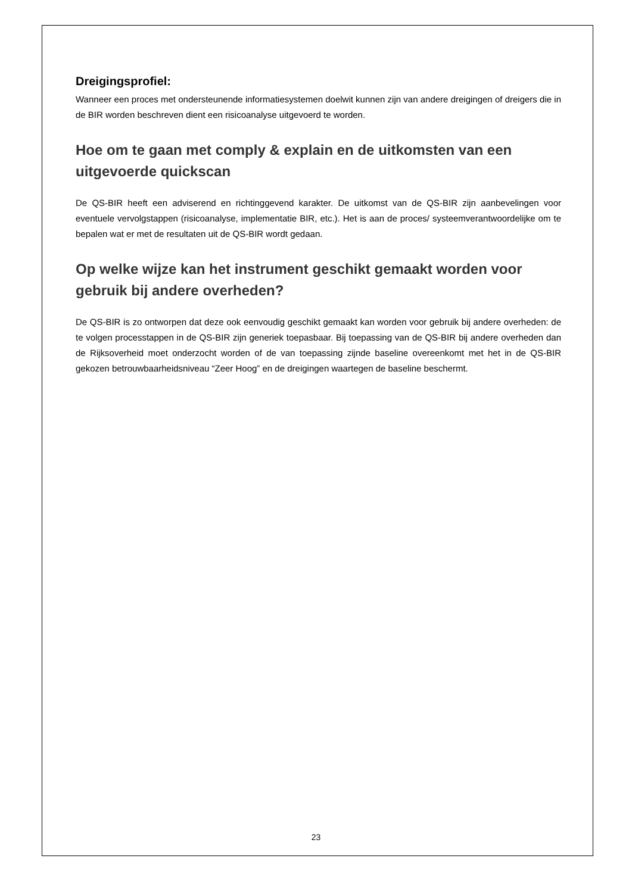Dreigingsprofiel:
Wanneer een proces met ondersteunende informatiesystemen doelwit kunnen zijn van andere dreigingen of dreigers die in de BIR worden beschreven dient een risicoanalyse uitgevoerd te worden.
Hoe om te gaan met comply & explain en de uitkomsten van een uitgevoerde quickscan
De QS-BIR heeft een adviserend en richtinggevend karakter. De uitkomst van de QS-BIR zijn aanbevelingen voor eventuele vervolgstappen (risicoanalyse, implementatie BIR, etc.). Het is aan de proces/ systeemverantwoordelijke om te bepalen wat er met de resultaten uit de QS-BIR wordt gedaan.
Op welke wijze kan het instrument geschikt gemaakt worden voor gebruik bij andere overheden?
De QS-BIR is zo ontworpen dat deze ook eenvoudig geschikt gemaakt kan worden voor gebruik bij andere overheden: de te volgen processtappen in de QS-BIR zijn generiek toepasbaar. Bij toepassing van de QS-BIR bij andere overheden dan de Rijksoverheid moet onderzocht worden of de van toepassing zijnde baseline overeenkomt met het in de QS-BIR gekozen betrouwbaarheidsniveau “Zeer Hoog” en de dreigingen waartegen de baseline beschermt.
23